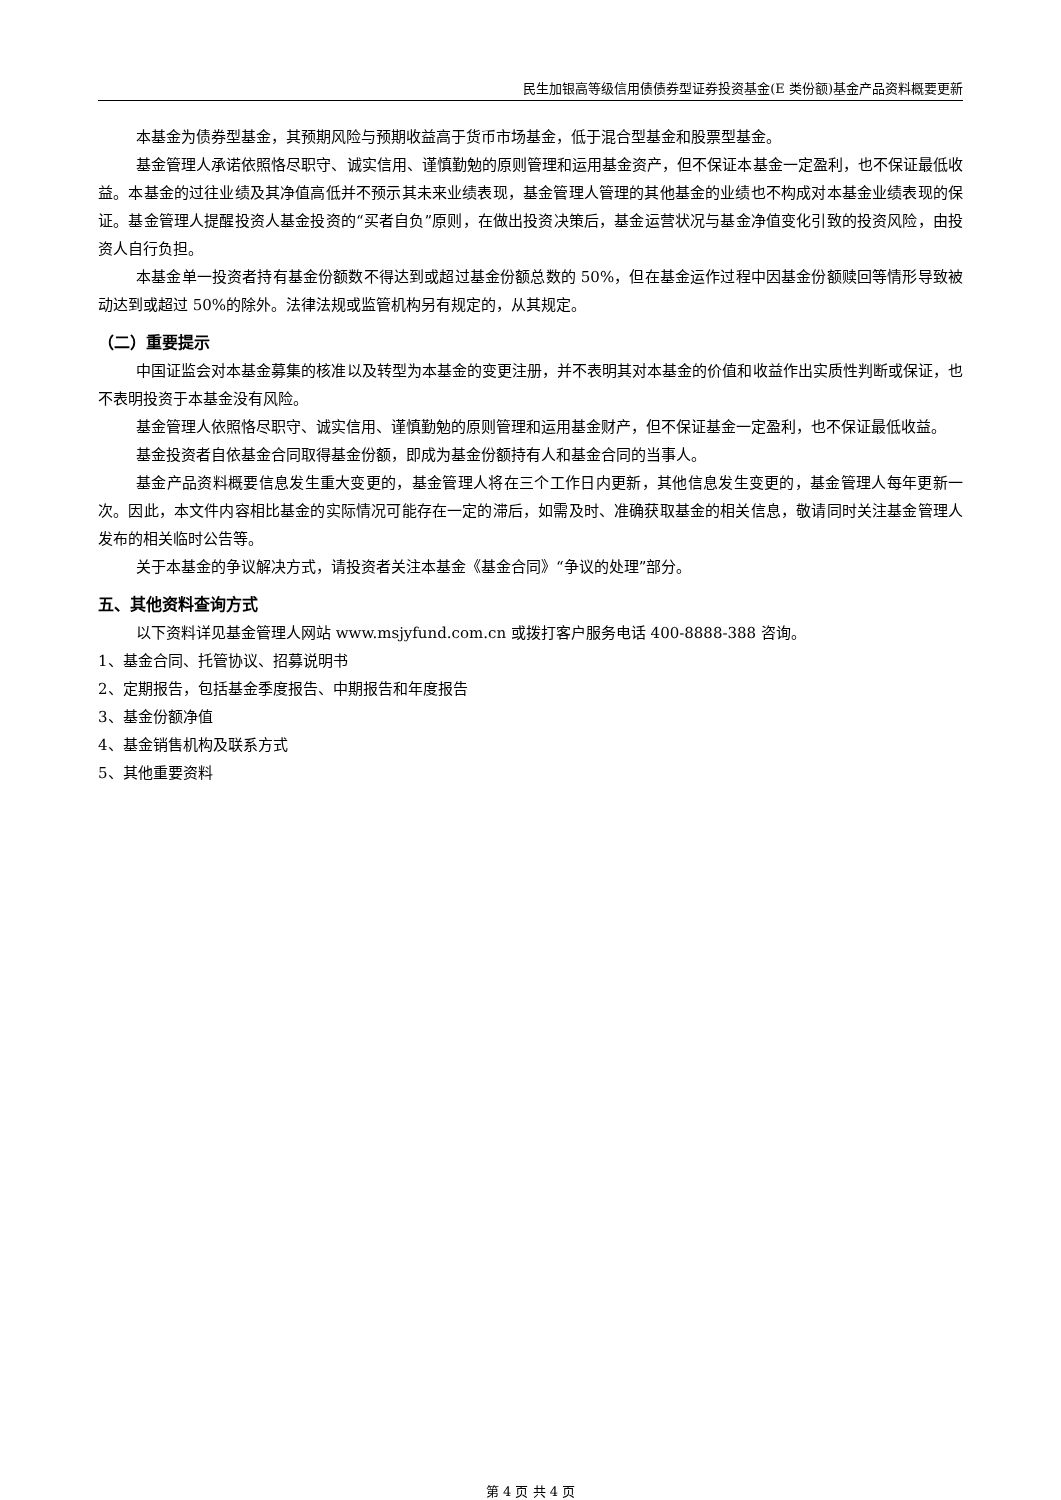民生加银高等级信用债债券型证券投资基金(E 类份额)基金产品资料概要更新
本基金为债券型基金，其预期风险与预期收益高于货币市场基金，低于混合型基金和股票型基金。
基金管理人承诺依照恪尽职守、诚实信用、谨慎勤勉的原则管理和运用基金资产，但不保证本基金一定盈利，也不保证最低收益。本基金的过往业绩及其净值高低并不预示其未来业绩表现，基金管理人管理的其他基金的业绩也不构成对本基金业绩表现的保证。基金管理人提醒投资人基金投资的“买者自负”原则，在做出投资决策后，基金运营状况与基金净值变化引致的投资风险，由投资人自行负担。
本基金单一投资者持有基金份额数不得达到或超过基金份额总数的 50%，但在基金运作过程中因基金份额赎回等情形导致被动达到或超过 50%的除外。法律法规或监管机构另有规定的，从其规定。
（二）重要提示
中国证监会对本基金募集的核准以及转型为本基金的变更注册，并不表明其对本基金的价值和收益作出实质性判断或保证，也不表明投资于本基金没有风险。
基金管理人依照恪尽职守、诚实信用、谨慎勤勉的原则管理和运用基金财产，但不保证基金一定盈利，也不保证最低收益。
基金投资者自依基金合同取得基金份额，即成为基金份额持有人和基金合同的当事人。
基金产品资料概要信息发生重大变更的，基金管理人将在三个工作日内更新，其他信息发生变更的，基金管理人每年更新一次。因此，本文件内容相比基金的实际情况可能存在一定的滞后，如需及时、准确获取基金的相关信息，敬请同时关注基金管理人发布的相关临时公告等。
关于本基金的争议解决方式，请投资者关注本基金《基金合同》“争议的处理”部分。
五、其他资料查询方式
以下资料详见基金管理人网站 www.msjyfund.com.cn 或拨打客户服务电话 400-8888-388 咨询。
1、基金合同、托管协议、招募说明书
2、定期报告，包括基金季度报告、中期报告和年度报告
3、基金份额净值
4、基金销售机构及联系方式
5、其他重要资料
第 4 页 共 4 页